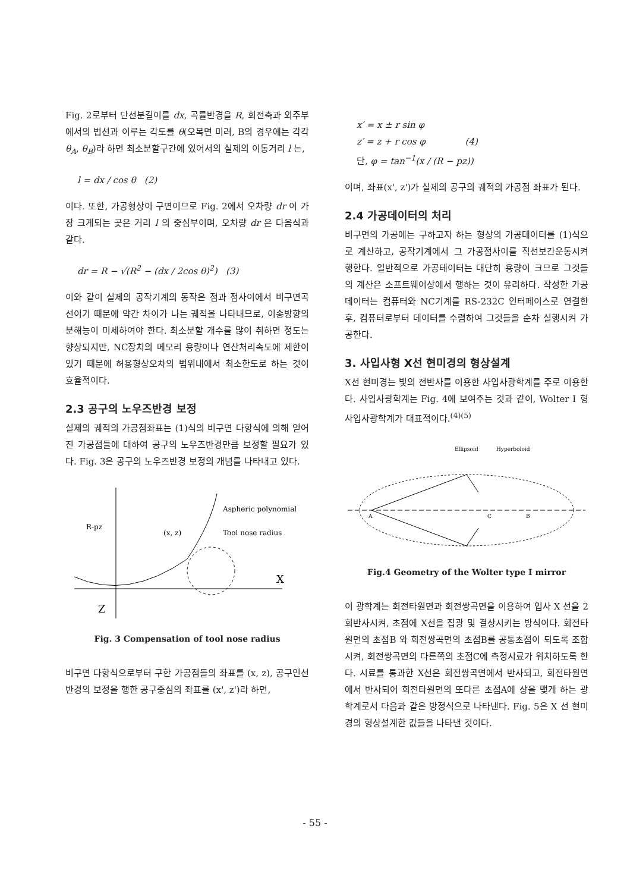Fig. 2로부터 단선분길이를 dx, 곡률반경을 R, 회전축과 외주부에서의 법선과 이루는 각도를 θ(오목면 미러, B의 경우에는 각각 θ<sub>A</sub>, θ<sub>B</sub>)라 하면 최소분할구간에 있어서의 실제의 이동거리 l 는,
l = dx / cos θ (2)
이다. 또한, 가공형상이 구면이므로 Fig. 2에서 오차량 dr 이 가장 크게되는 곳은 거리 l 의 중심부이며, 오차량 dr 은 다음식과같다.
dr = R − √(R<sup>2</sup> − (dx / 2cos θ)<sup>2</sup>) (3)
이와 같이 실제의 공작기계의 동작은 점과 점사이에서 비구면곡선이기 때문에 약간 차이가 나는 궤적을 나타내므로, 이송방향의 분해능이 미세하여야 한다. 최소분할 개수를 많이 취하면 정도는 향상되지만, NC장치의 메모리 용량이나 연산처리속도에 제한이 있기 때문에 허용형상오차의 범위내에서 최소한도로 하는 것이 효율적이다.
2.3 공구의 노우즈반경 보정
실제의 궤적의 가공점좌표는 (1)식의 비구면 다항식에 의해 얻어진 가공점들에 대하여 공구의 노우즈반경만큼 보정할 필요가 있다. Fig. 3은 공구의 노우즈반경 보정의 개념를 나타내고 있다.
Aspheric polynomial
Tool nose radius
(x, z)
R-pz
X
Z
Fig. 3 Compensation of tool nose radius
비구면 다항식으로부터 구한 가공점들의 좌표를 (x, z), 공구인선반경의 보정을 행한 공구중심의 좌표를 (x', z')라 하면,
x′ = x ± r sin φ
z′ = z + r cos φ (4)
단, φ = tan<sup>−1</sup>(x / (R − pz))
이며, 좌표(x', z')가 실제의 공구의 궤적의 가공점 좌표가 된다.
2.4 가공데이터의 처리
비구면의 가공에는 구하고자 하는 형상의 가공데이터를 (1)식으로 계산하고, 공작기계에서 그 가공점사이를 직선보간운동시켜 행한다. 일반적으로 가공테이터는 대단히 용량이 크므로 그것들의 계산은 소프트웨어상에서 행하는 것이 유리하다. 작성한 가공데이터는 컴퓨터와 NC기계를 RS-232C 인터페이스로 연결한 후, 컴퓨터로부터 데이터를 수렴하여 그것들을 순차 실행시켜 가공한다.
3. 사입사형 X선 현미경의 형상설계
X선 현미경는 빛의 전반사를 이용한 사입사광학계를 주로 이용한다. 사입사광학계는 Fig. 4에 보여주는 것과 같이, Wolter Ⅰ 형 사입사광학계가 대표적이다.<sup>(4)(5)</sup>
Ellipsoid
Hyperboloid
A
C
B
Fig.4 Geometry of the Wolter type Ⅰ mirror
이 광학계는 회전타원면과 회전쌍곡면을 이용하여 입사 X 선을 2회반사시켜, 초점에 X선을 집광 및 결상시키는 방식이다. 회전타원면의 초점B 와 회전쌍곡면의 초점B를 공통초점이 되도록 조합시켜, 회전쌍곡면의 다른쪽의 초점C에 측정시료가 위치하도록 한다. 시료를 통과한 X선은 회전쌍곡면에서 반사되고, 회전타원면에서 반사되어 회전타원면의 또다른 초점A에 상을 맺게 하는 광학계로서 다음과 같은 방정식으로 나타낸다. Fig. 5은 X 선 현미경의 형상설계한 값들을 나타낸 것이다.
- 55 -